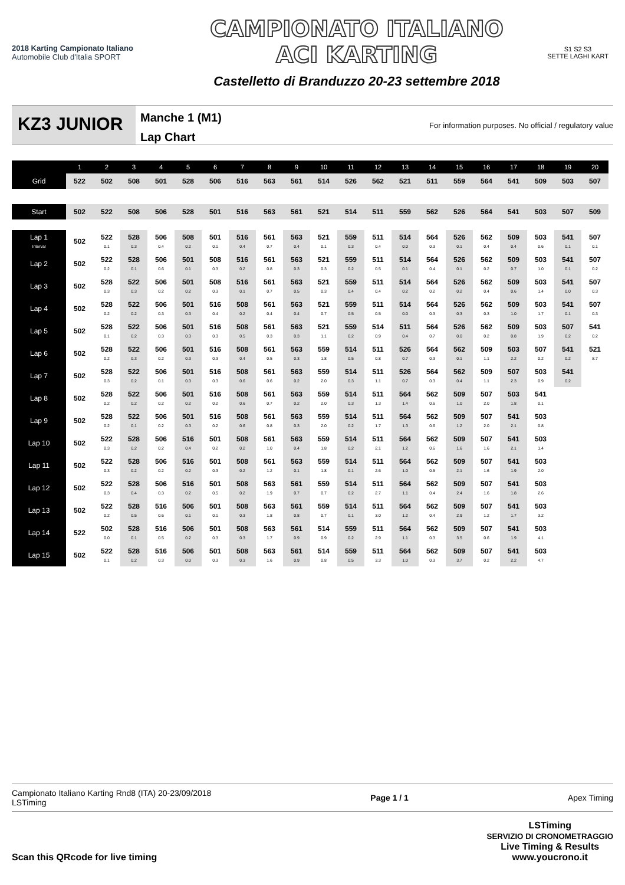2018 Karting Campionato Italiano
Automobile Club d'Italia SPORT
CAMPIONATO ITALIANO
ACI KARTING
Castelletto di Branduzzo 20-23 settembre 2018
S1 S2 S3
SETTE LAGHI KART
KZ3 JUNIOR
Manche 1 (M1)
Lap Chart
For information purposes. No official / regulatory value
| | 1 | 2 | 3 | 4 | 5 | 6 | 7 | 8 | 9 | 10 | 11 | 12 | 13 | 14 | 15 | 16 | 17 | 18 | 19 | 20 |
| --- | --- | --- | --- | --- | --- | --- | --- | --- | --- | --- | --- | --- | --- | --- | --- | --- | --- | --- | --- | --- |
| Grid | 522 | 502 | 508 | 501 | 528 | 506 | 516 | 563 | 561 | 514 | 526 | 562 | 521 | 511 | 559 | 564 | 541 | 509 | 503 | 507 |
| Start | 502 | 522 | 508 | 506 | 528 | 501 | 516 | 563 | 561 | 521 | 514 | 511 | 559 | 562 | 526 | 564 | 541 | 503 | 507 | 509 |
| Lap 1 Interval | 502 | 522 0.1 | 528 0.3 | 506 0.4 | 508 0.2 | 501 0.1 | 516 0.4 | 561 0.7 | 563 0.4 | 521 0.1 | 559 0.3 | 511 0.4 | 514 0.0 | 564 0.3 | 526 0.1 | 562 0.4 | 509 0.4 | 503 0.6 | 541 0.1 | 507 0.1 |
| Lap 2 | 502 | 522 0.2 | 528 0.1 | 506 0.6 | 501 0.1 | 508 0.3 | 516 0.2 | 561 0.8 | 563 0.3 | 521 0.3 | 559 0.2 | 511 0.5 | 514 0.1 | 564 0.4 | 526 0.1 | 562 0.2 | 509 0.7 | 503 1.0 | 541 0.1 | 507 0.2 |
| Lap 3 | 502 | 528 0.3 | 522 0.3 | 506 0.2 | 501 0.2 | 508 0.3 | 516 0.1 | 561 0.7 | 563 0.5 | 521 0.3 | 559 0.4 | 511 0.4 | 514 0.2 | 564 0.2 | 526 0.2 | 562 0.4 | 509 0.6 | 503 1.4 | 541 0.0 | 507 0.3 |
| Lap 4 | 502 | 528 0.2 | 522 0.2 | 506 0.3 | 501 0.3 | 516 0.4 | 508 0.2 | 561 0.4 | 563 0.4 | 521 0.7 | 559 0.5 | 511 0.5 | 514 0.0 | 564 0.3 | 526 0.3 | 562 0.3 | 509 1.0 | 503 1.7 | 541 0.1 | 507 0.3 |
| Lap 5 | 502 | 528 0.1 | 522 0.2 | 506 0.3 | 501 0.3 | 516 0.3 | 508 0.5 | 561 0.3 | 563 0.3 | 521 1.1 | 559 0.2 | 514 0.9 | 511 0.4 | 564 0.7 | 526 0.0 | 562 0.2 | 509 0.8 | 503 1.9 | 507 0.2 | 541 0.2 |
| Lap 6 | 502 | 528 0.2 | 522 0.3 | 506 0.2 | 501 0.3 | 516 0.3 | 508 0.4 | 561 0.5 | 563 0.3 | 559 1.8 | 514 0.5 | 511 0.8 | 526 0.7 | 564 0.3 | 562 0.1 | 509 1.1 | 503 2.2 | 507 0.2 | 541 0.2 | 521 8.7 |
| Lap 7 | 502 | 528 0.3 | 522 0.2 | 506 0.1 | 501 0.3 | 516 0.3 | 508 0.6 | 561 0.6 | 563 0.2 | 559 2.0 | 514 0.3 | 511 1.1 | 526 0.7 | 564 0.3 | 562 0.4 | 509 1.1 | 507 2.3 | 503 0.9 | 541 0.2 | |
| Lap 8 | 502 | 528 0.2 | 522 0.2 | 506 0.2 | 501 0.2 | 516 0.2 | 508 0.6 | 561 0.7 | 563 0.2 | 559 2.0 | 514 0.3 | 511 1.3 | 564 1.4 | 562 0.6 | 509 1.0 | 507 2.0 | 503 1.8 | 541 0.1 | | |
| Lap 9 | 502 | 528 0.2 | 522 0.1 | 506 0.2 | 501 0.3 | 516 0.2 | 508 0.6 | 561 0.8 | 563 0.3 | 559 2.0 | 514 0.2 | 511 1.7 | 564 1.3 | 562 0.6 | 509 1.2 | 507 2.0 | 541 2.1 | 503 0.8 | | |
| Lap 10 | 502 | 522 0.3 | 528 0.2 | 506 0.2 | 516 0.4 | 501 0.2 | 508 0.2 | 561 1.0 | 563 0.4 | 559 1.8 | 514 0.2 | 511 2.1 | 564 1.2 | 562 0.6 | 509 1.6 | 507 1.6 | 541 2.1 | 503 1.4 | | |
| Lap 11 | 502 | 522 0.3 | 528 0.2 | 506 0.2 | 516 0.2 | 501 0.3 | 508 0.2 | 561 1.2 | 563 0.1 | 559 1.8 | 514 0.1 | 511 2.6 | 564 1.0 | 562 0.5 | 509 2.1 | 507 1.6 | 541 1.9 | 503 2.0 | | |
| Lap 12 | 502 | 522 0.3 | 528 0.4 | 506 0.3 | 516 0.2 | 501 0.5 | 508 0.2 | 563 1.9 | 561 0.7 | 559 0.7 | 514 0.2 | 511 2.7 | 564 1.1 | 562 0.4 | 509 2.4 | 507 1.6 | 541 1.8 | 503 2.6 | | |
| Lap 13 | 502 | 522 0.2 | 528 0.5 | 516 0.6 | 506 0.1 | 501 0.1 | 508 0.3 | 563 1.8 | 561 0.8 | 559 0.7 | 514 0.1 | 511 3.0 | 564 1.2 | 562 0.4 | 509 2.9 | 507 1.2 | 541 1.7 | 503 3.2 | | |
| Lap 14 | 522 | 502 0.0 | 528 0.1 | 516 0.5 | 506 0.2 | 501 0.3 | 508 0.3 | 563 1.7 | 561 0.9 | 514 0.9 | 559 0.2 | 511 2.9 | 564 1.1 | 562 0.3 | 509 3.5 | 507 0.6 | 541 1.9 | 503 4.1 | | |
| Lap 15 | 502 | 522 0.1 | 528 0.2 | 516 0.3 | 506 0.0 | 501 0.3 | 508 0.3 | 563 1.6 | 561 0.9 | 514 0.8 | 559 0.5 | 511 3.3 | 564 1.0 | 562 0.3 | 509 3.7 | 507 0.2 | 541 2.2 | 503 4.7 | | |
Campionato Italiano Karting Rnd8 (ITA) 20-23/09/2018
LSTiming
Page 1 / 1 Apex Timing
Scan this QRcode for live timing
LSTiming
SERVIZIO DI CRONOMETRAGGIO
Live Timing & Results
www.youcrono.it